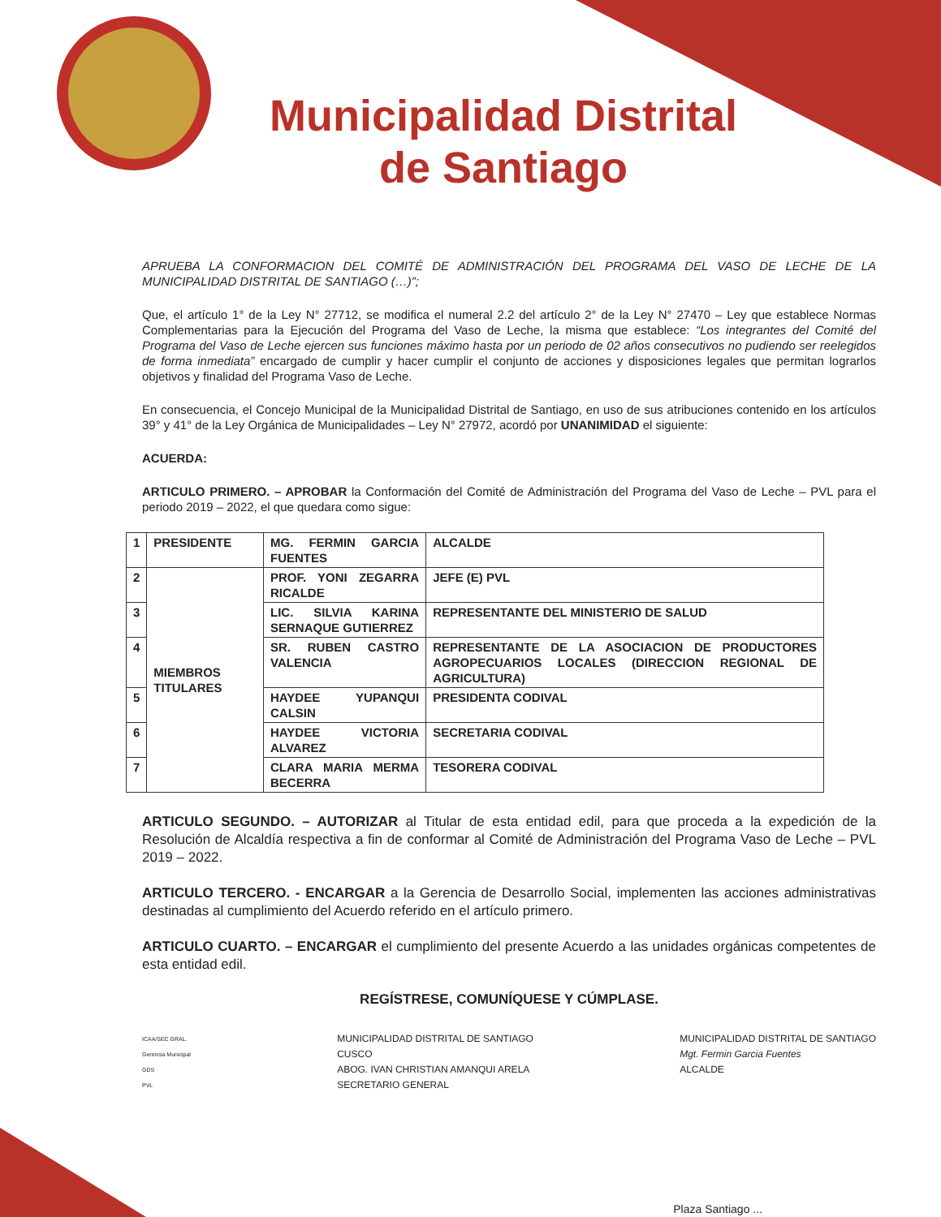Municipalidad Distrital de Santiago
APRUEBA LA CONFORMACION DEL COMITÉ DE ADMINISTRACIÓN DEL PROGRAMA DEL VASO DE LECHE DE LA MUNICIPALIDAD DISTRITAL DE SANTIAGO (…)”;
Que, el artículo 1° de la Ley N° 27712, se modifica el numeral 2.2 del artículo 2° de la Ley N° 27470 – Ley que establece Normas Complementarias para la Ejecución del Programa del Vaso de Leche, la misma que establece: “Los integrantes del Comité del Programa del Vaso de Leche ejercen sus funciones máximo hasta por un periodo de 02 años consecutivos no pudiendo ser reelegidos de forma inmediata” encargado de cumplir y hacer cumplir el conjunto de acciones y disposiciones legales que permitan lograrlos objetivos y finalidad del Programa Vaso de Leche.
En consecuencia, el Concejo Municipal de la Municipalidad Distrital de Santiago, en uso de sus atribuciones contenido en los artículos 39° y 41° de la Ley Orgánica de Municipalidades – Ley N° 27972, acordó por UNANIMIDAD el siguiente:
ACUERDA:
ARTICULO PRIMERO. – APROBAR la Conformación del Comité de Administración del Programa del Vaso de Leche – PVL para el periodo 2019 – 2022, el que quedara como sigue:
| 1 | PRESIDENTE | MG. FERMIN GARCIA FUENTES | ALCALDE |
| 2 | MIEMBROS TITULARES | PROF. YONI ZEGARRA RICALDE | JEFE (E) PVL |
| 3 | | LIC. SILVIA KARINA SERNAQUE GUTIERREZ | REPRESENTANTE DEL MINISTERIO DE SALUD |
| 4 | | SR. RUBEN CASTRO VALENCIA | REPRESENTANTE DE LA ASOCIACION DE PRODUCTORES AGROPECUARIOS LOCALES (DIRECCION REGIONAL DE AGRICULTURA) |
| 5 | | HAYDEE YUPANQUI CALSIN | PRESIDENTA CODIVAL |
| 6 | | HAYDEE VICTORIA ALVAREZ | SECRETARIA CODIVAL |
| 7 | | CLARA MARIA MERMA BECERRA | TESORERA CODIVAL |
ARTICULO SEGUNDO. – AUTORIZAR al Titular de esta entidad edil, para que proceda a la expedición de la Resolución de Alcaldía respectiva a fin de conformar al Comité de Administración del Programa Vaso de Leche – PVL 2019 – 2022.
ARTICULO TERCERO. - ENCARGAR a la Gerencia de Desarrollo Social, implementen las acciones administrativas destinadas al cumplimiento del Acuerdo referido en el artículo primero.
ARTICULO CUARTO. – ENCARGAR el cumplimiento del presente Acuerdo a las unidades orgánicas competentes de esta entidad edil.
REGÍSTRESE, COMUNÍQUESE Y CÚMPLASE.
ICAA/SEC GRAL.
Gerencia Municipal
GDS
PVL
MUNICIPALIDAD DISTRITAL DE SANTIAGO
CUSCO
ABOG. IVAN CHRISTIAN AMANQUI ARELA
SECRETARIO GENERAL
MUNICIPALIDAD DISTRITAL DE SANTIAGO
Mgt. Fermin Garcia Fuentes
ALCALDE
Plaza Santiago ...